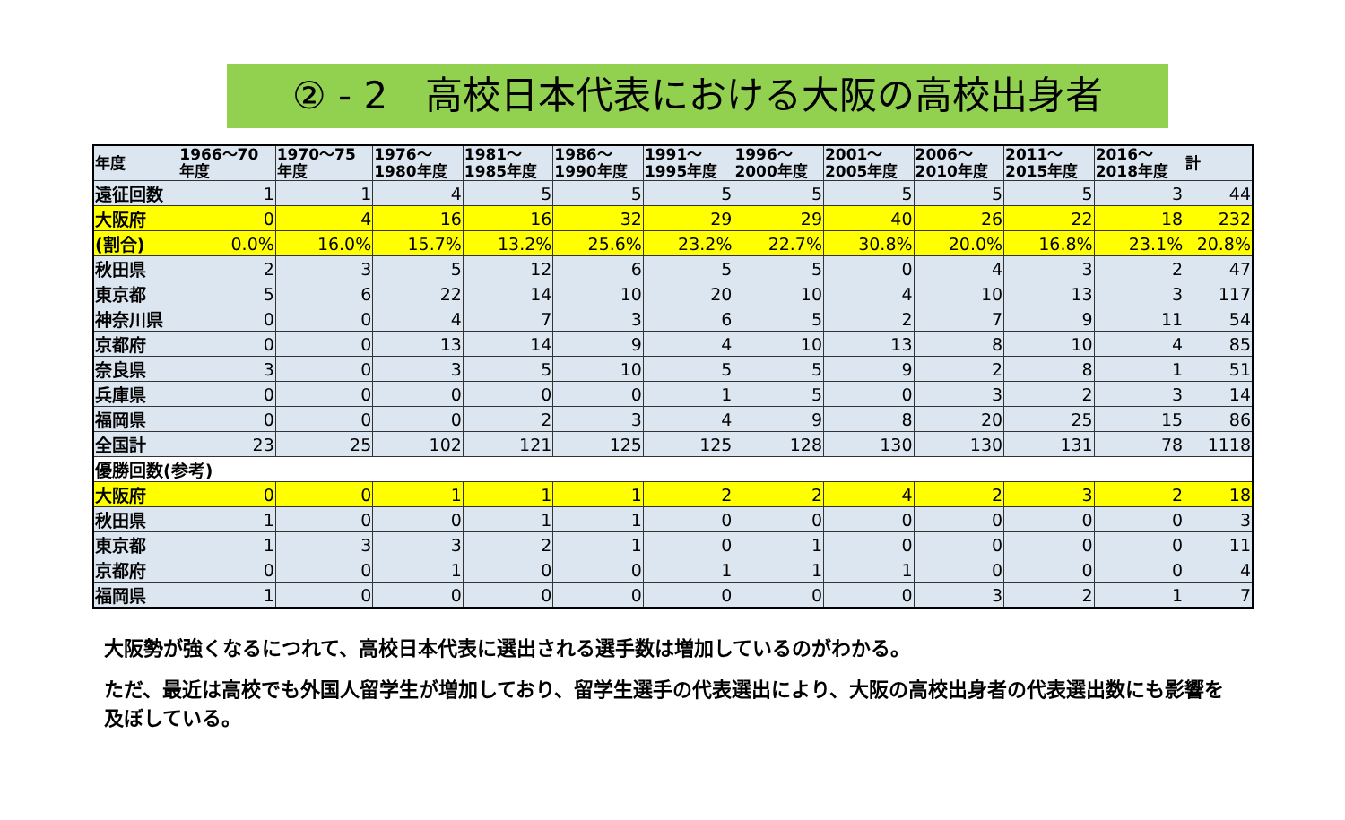② - 2　高校日本代表における大阪の高校出身者
| 年度 | 1966～70 年度 | 1970～75 年度 | 1976～ 1980年度 | 1981～ 1985年度 | 1986～ 1990年度 | 1991～ 1995年度 | 1996～ 2000年度 | 2001～ 2005年度 | 2006～ 2010年度 | 2011～ 2015年度 | 2016～ 2018年度 | 計 |
| --- | --- | --- | --- | --- | --- | --- | --- | --- | --- | --- | --- | --- |
| 遠征回数 | 1 | 1 | 4 | 5 | 5 | 5 | 5 | 5 | 5 | 5 | 3 | 44 |
| 大阪府 | 0 | 4 | 16 | 16 | 32 | 29 | 29 | 40 | 26 | 22 | 18 | 232 |
| (割合) | 0.0% | 16.0% | 15.7% | 13.2% | 25.6% | 23.2% | 22.7% | 30.8% | 20.0% | 16.8% | 23.1% | 20.8% |
| 秋田県 | 2 | 3 | 5 | 12 | 6 | 5 | 5 | 0 | 4 | 3 | 2 | 47 |
| 東京都 | 5 | 6 | 22 | 14 | 10 | 20 | 10 | 4 | 10 | 13 | 3 | 117 |
| 神奈川県 | 0 | 0 | 4 | 7 | 3 | 6 | 5 | 2 | 7 | 9 | 11 | 54 |
| 京都府 | 0 | 0 | 13 | 14 | 9 | 4 | 10 | 13 | 8 | 10 | 4 | 85 |
| 奈良県 | 3 | 0 | 3 | 5 | 10 | 5 | 5 | 9 | 2 | 8 | 1 | 51 |
| 兵庫県 | 0 | 0 | 0 | 0 | 0 | 1 | 5 | 0 | 3 | 2 | 3 | 14 |
| 福岡県 | 0 | 0 | 0 | 2 | 3 | 4 | 9 | 8 | 20 | 25 | 15 | 86 |
| 全国計 | 23 | 25 | 102 | 121 | 125 | 125 | 128 | 130 | 130 | 131 | 78 | 1118 |
| 優勝回数(参考) | | | | | | | | | | | | |
| 大阪府 | 0 | 0 | 1 | 1 | 1 | 2 | 2 | 4 | 2 | 3 | 2 | 18 |
| 秋田県 | 1 | 0 | 0 | 1 | 1 | 0 | 0 | 0 | 0 | 0 | 0 | 3 |
| 東京都 | 1 | 3 | 3 | 2 | 1 | 0 | 1 | 0 | 0 | 0 | 0 | 11 |
| 京都府 | 0 | 0 | 1 | 0 | 0 | 1 | 1 | 1 | 0 | 0 | 0 | 4 |
| 福岡県 | 1 | 0 | 0 | 0 | 0 | 0 | 0 | 0 | 3 | 2 | 1 | 7 |
大阪勢が強くなるにつれて、高校日本代表に選出される選手数は増加しているのがわかる。
ただ、最近は高校でも外国人留学生が増加しており、留学生選手の代表選出により、大阪の高校出身者の代表選出数にも影響を及ぼしている。